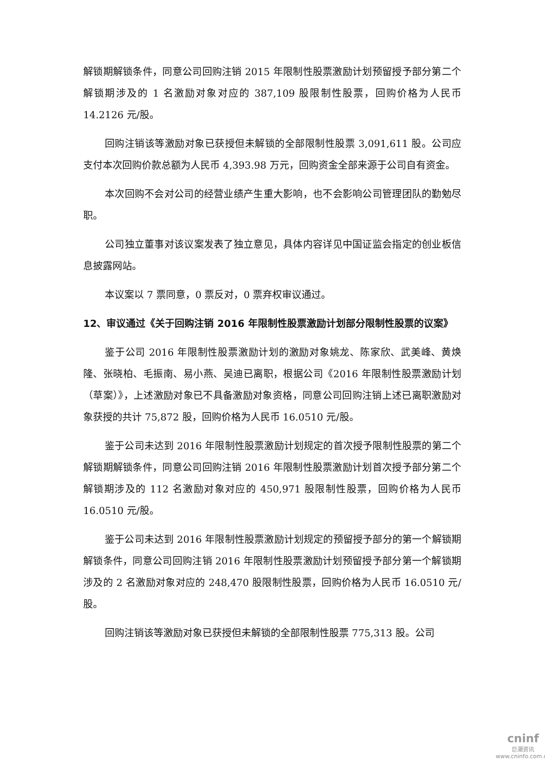解锁期解锁条件，同意公司回购注销 2015 年限制性股票激励计划预留授予部分第二个解锁期涉及的 1 名激励对象对应的 387,109 股限制性股票，回购价格为人民币 14.2126 元/股。
回购注销该等激励对象已获授但未解锁的全部限制性股票 3,091,611 股。公司应支付本次回购价款总额为人民币 4,393.98 万元，回购资金全部来源于公司自有资金。
本次回购不会对公司的经营业绩产生重大影响，也不会影响公司管理团队的勤勉尽职。
公司独立董事对该议案发表了独立意见，具体内容详见中国证监会指定的创业板信息披露网站。
本议案以 7 票同意，0 票反对，0 票弃权审议通过。
12、审议通过《关于回购注销 2016 年限制性股票激励计划部分限制性股票的议案》
鉴于公司 2016 年限制性股票激励计划的激励对象姚龙、陈家欣、武美峰、黄焕隆、张晓柏、毛振南、易小燕、吴迪已离职，根据公司《2016 年限制性股票激励计划（草案）》，上述激励对象已不具备激励对象资格，同意公司回购注销上述已离职激励对象获授的共计 75,872 股，回购价格为人民币 16.0510 元/股。
鉴于公司未达到 2016 年限制性股票激励计划规定的首次授予限制性股票的第二个解锁期解锁条件，同意公司回购注销 2016 年限制性股票激励计划首次授予部分第二个解锁期涉及的 112 名激励对象对应的 450,971 股限制性股票，回购价格为人民币 16.0510 元/股。
鉴于公司未达到 2016 年限制性股票激励计划规定的预留授予部分的第一个解锁期解锁条件，同意公司回购注销 2016 年限制性股票激励计划预留授予部分第一个解锁期涉及的 2 名激励对象对应的 248,470 股限制性股票，回购价格为人民币 16.0510 元/股。
回购注销该等激励对象已获授但未解锁的全部限制性股票 775,313 股。公司
cninf
巨潮资讯
www.cninfo.com.cn